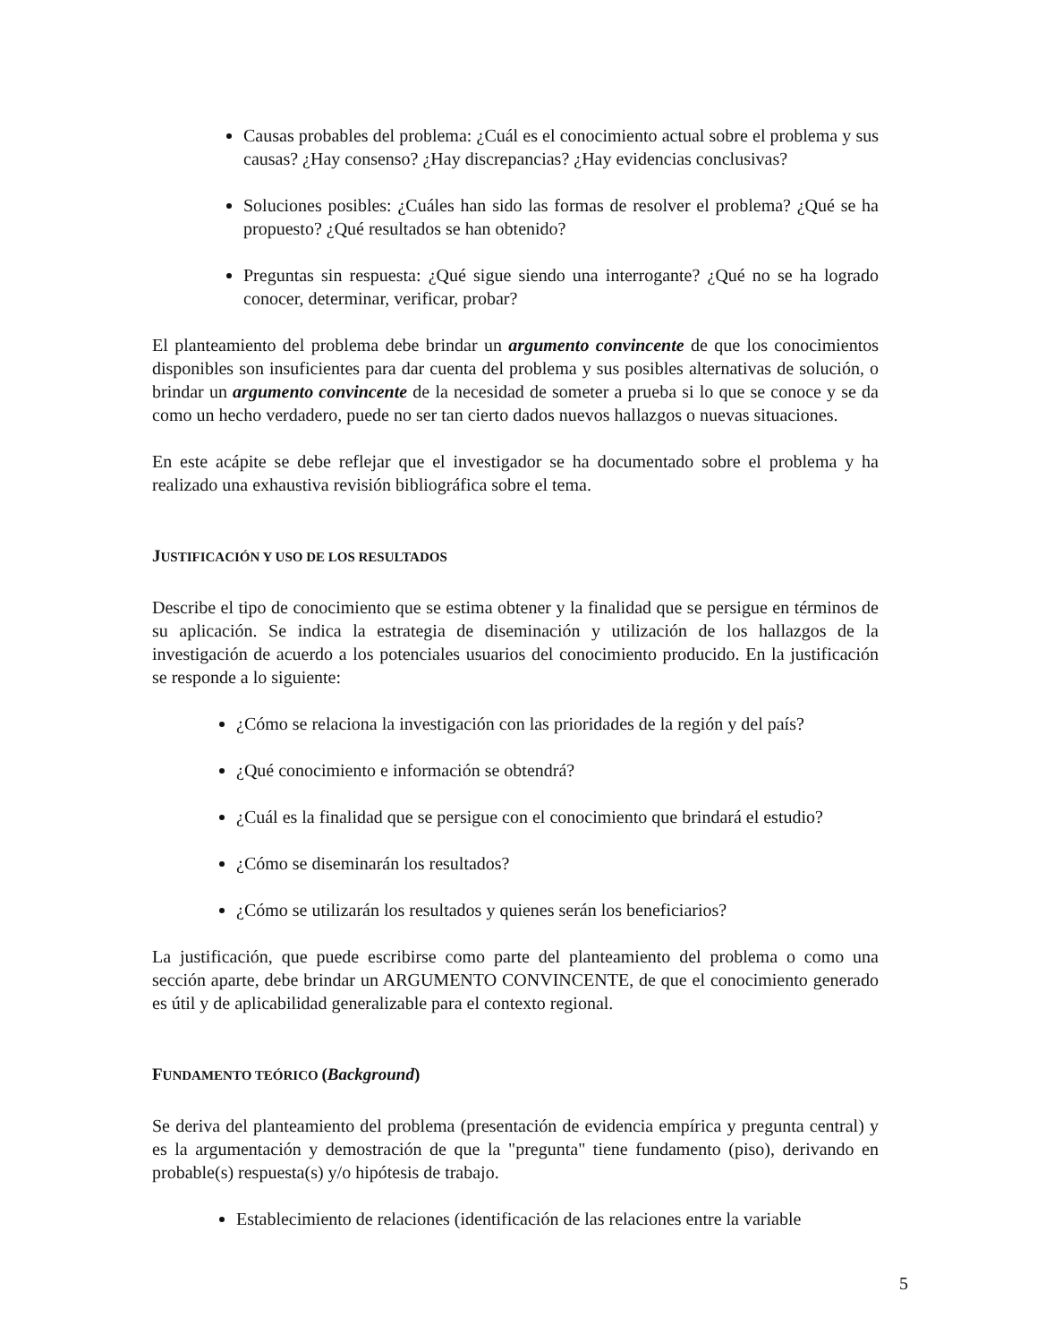Causas probables del problema: ¿Cuál es el conocimiento actual sobre el problema y sus causas? ¿Hay consenso? ¿Hay discrepancias? ¿Hay evidencias conclusivas?
Soluciones posibles: ¿Cuáles han sido las formas de resolver el problema? ¿Qué se ha propuesto? ¿Qué resultados se han obtenido?
Preguntas sin respuesta: ¿Qué sigue siendo una interrogante? ¿Qué no se ha logrado conocer, determinar, verificar, probar?
El planteamiento del problema debe brindar un argumento convincente de que los conocimientos disponibles son insuficientes para dar cuenta del problema y sus posibles alternativas de solución, o brindar un argumento convincente de la necesidad de someter a prueba si lo que se conoce y se da como un hecho verdadero, puede no ser tan cierto dados nuevos hallazgos o nuevas situaciones.
En este acápite se debe reflejar que el investigador se ha documentado sobre el problema y ha realizado una exhaustiva revisión bibliográfica sobre el tema.
JUSTIFICACIÓN Y USO DE LOS RESULTADOS
Describe el tipo de conocimiento que se estima obtener y la finalidad que se persigue en términos de su aplicación. Se indica la estrategia de diseminación y utilización de los hallazgos de la investigación de acuerdo a los potenciales usuarios del conocimiento producido. En la justificación se responde a lo siguiente:
¿Cómo se relaciona la investigación con las prioridades de la región y del país?
¿Qué conocimiento e información se obtendrá?
¿Cuál es la finalidad que se persigue con el conocimiento que brindará el estudio?
¿Cómo se diseminarán los resultados?
¿Cómo se utilizarán los resultados y quienes serán los beneficiarios?
La justificación, que puede escribirse como parte del planteamiento del problema o como una sección aparte, debe brindar un ARGUMENTO CONVINCENTE, de que el conocimiento generado es útil y de aplicabilidad generalizable para el contexto regional.
FUNDAMENTO TEÓRICO (Background)
Se deriva del planteamiento del problema (presentación de evidencia empírica y pregunta central) y es la argumentación y demostración de que la "pregunta" tiene fundamento (piso), derivando en probable(s) respuesta(s) y/o hipótesis de trabajo.
Establecimiento de relaciones (identificación de las relaciones entre la variable
5